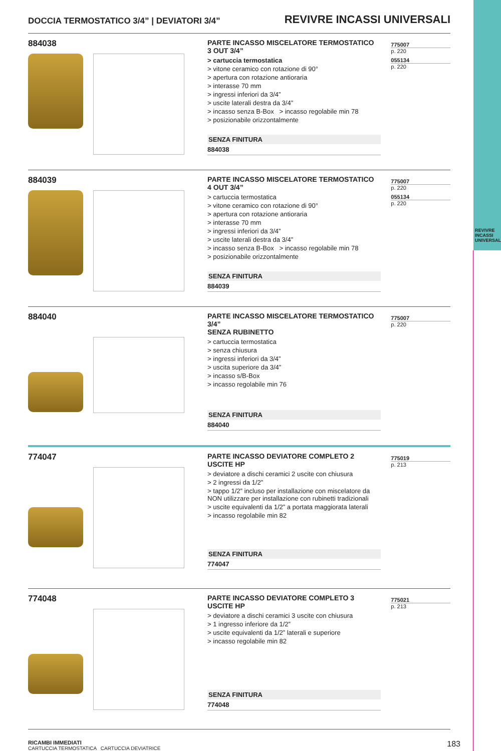REVIVRE INCASSI UNIVERSALI
DOCCIA TERMOSTATICO 3/4” | DEVIATORI 3/4” REVIVRE INCASSI UNIVERSALI
884038
PARTE INCASSO MISCELATORE TERMOSTATICO
3 OUT 3/4”
> cartuccia termostatica
> vitone ceramico con rotazione di 90°
> apertura con rotazione antioraria
> interasse 70 mm
> ingressi inferiori da 3/4”
> uscite laterali destra da 3/4”
> incasso senza B-Box > incasso regolabile min 78
> posizionabile orizzontalmente
SENZA FINITURA
884038
775007
p. 220
055134
p. 220
884039
PARTE INCASSO MISCELATORE TERMOSTATICO
4 OUT 3/4”
> cartuccia termostatica
> vitone ceramico con rotazione di 90°
> apertura con rotazione antioraria
> interasse 70 mm
> ingressi inferiori da 3/4”
> uscite laterali destra da 3/4”
> incasso senza B-Box > incasso regolabile min 78
> posizionabile orizzontalmente
SENZA FINITURA
884039
775007
p. 220
055134
p. 220
884040
PARTE INCASSO MISCELATORE TERMOSTATICO 3/4”
SENZA RUBINETTO
> cartuccia termostatica
> senza chiusura
> ingressi inferiori da 3/4”
> uscita superiore da 3/4”
> incasso s/B-Box
> incasso regolabile min 76
SENZA FINITURA
884040
775007
p. 220
774047
PARTE INCASSO DEVIATORE COMPLETO 2 USCITE HP
> deviatore a dischi ceramici 2 uscite con chiusura
> 2 ingressi da 1/2”
> tappo 1/2” incluso per installazione con miscelatore da NON utilizzare per installazione con rubinetti tradizionali
> uscite equivalenti da 1/2” a portata maggiorata laterali
> incasso regolabile min 82
SENZA FINITURA
774047
775019
p. 213
774048
PARTE INCASSO DEVIATORE COMPLETO 3 USCITE HP
> deviatore a dischi ceramici 3 uscite con chiusura
> 1 ingresso inferiore da 1/2”
> uscite equivalenti da 1/2” laterali e superiore
> incasso regolabile min 82
SENZA FINITURA
774048
775021
p. 213
RICAMBI IMMEDIATI
CARTUCCIA TERMOSTATICA CARTUCCIA DEVIATRICE
183